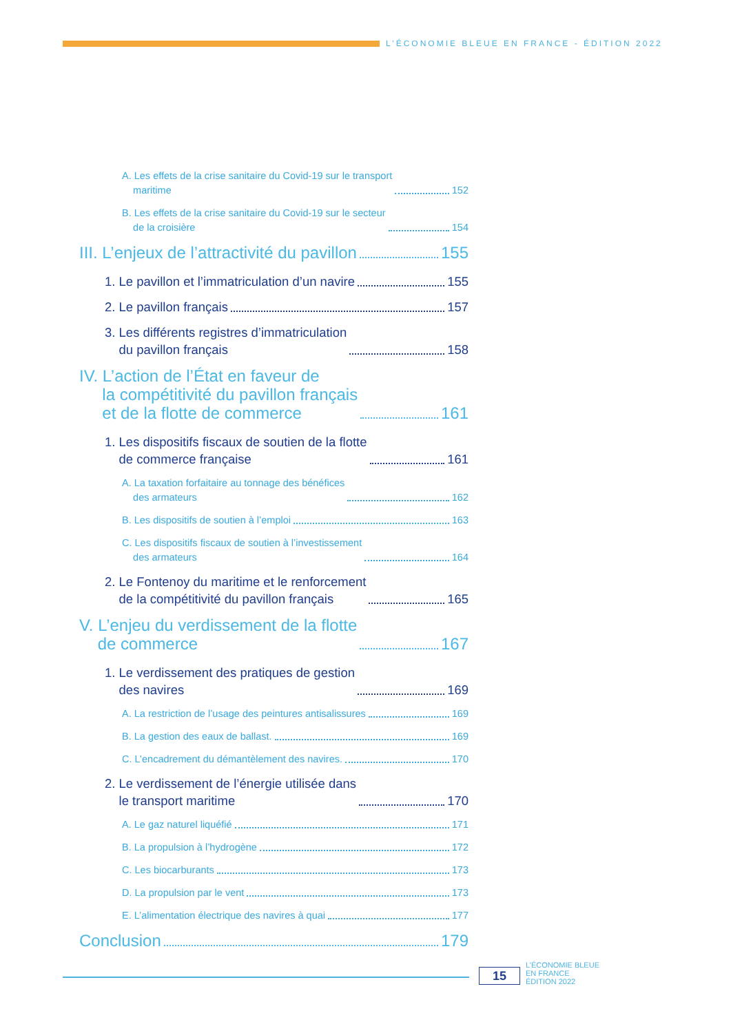L’ÉCONOMIE BLEUE EN FRANCE - ÉDITION 2022
A. Les effets de la crise sanitaire du Covid-19 sur le transport
maritime 152
B. Les effets de la crise sanitaire du Covid-19 sur le secteur
de la croisière 154
III. L’enjeux de l’attractivité du pavillon 155
1. Le pavillon et l’immatriculation d’un navire 155
2. Le pavillon français 157
3. Les différents registres d’immatriculation
du pavillon français 158
IV. L’action de l’État en faveur de
la compétitivité du pavillon français
et de la flotte de commerce 161
1. Les dispositifs fiscaux de soutien de la flotte
de commerce française 161
A. La taxation forfaitaire au tonnage des bénéfices
des armateurs 162
B. Les dispositifs de soutien à l’emploi 163
C. Les dispositifs fiscaux de soutien à l’investissement
des armateurs 164
2. Le Fontenoy du maritime et le renforcement
de la compétitivité du pavillon français 165
V. L’enjeu du verdissement de la flotte
de commerce 167
1. Le verdissement des pratiques de gestion
des navires 169
A. La restriction de l’usage des peintures antisalissures 169
B. La gestion des eaux de ballast. 169
C. L’encadrement du démantèlement des navires. 170
2. Le verdissement de l’énergie utilisée dans
le transport maritime 170
A. Le gaz naturel liquéfié 171
B. La propulsion à l’hydrogène 172
C. Les biocarburants 173
D. La propulsion par le vent 173
E. L’alimentation électrique des navires à quai 177
Conclusion 179
15
L’ÉCONOMIE BLEUE
EN FRANCE
ÉDITION 2022